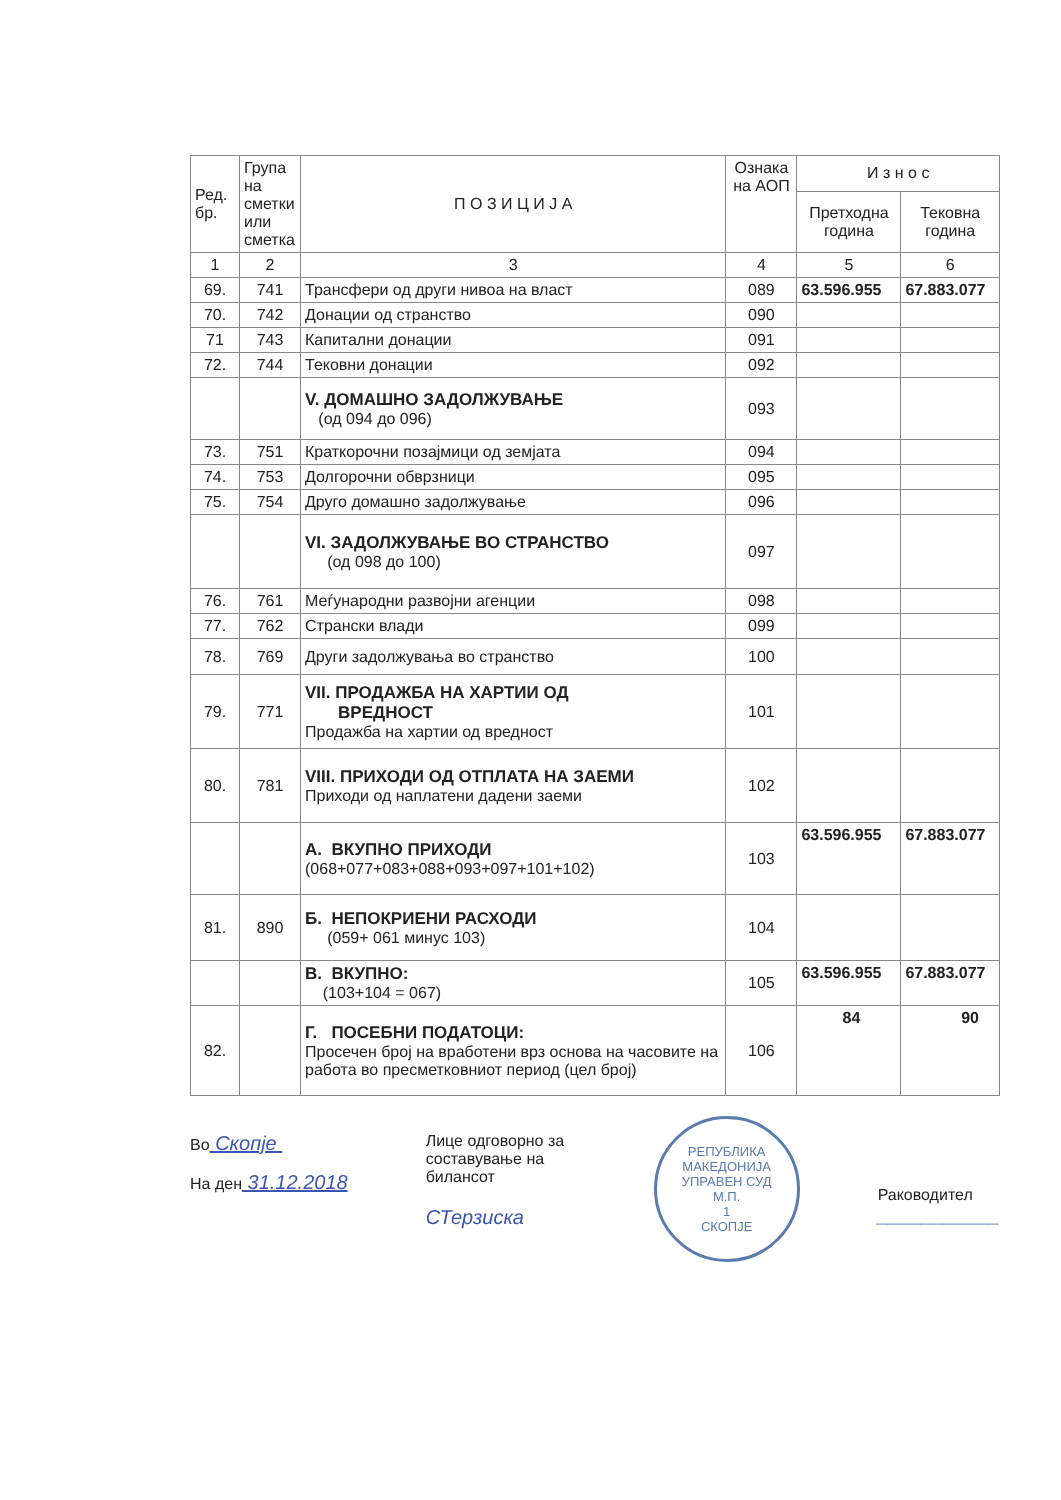| Ред. бр. | Група на сметки или сметка | П О З И Ц И Ј А | Ознака на АОП | И з н о с | |
| --- | --- | --- | --- | --- | --- |
| | | | | Претходна година | Тековна година |
| 1 | 2 | 3 | 4 | 5 | 6 |
| 69. | 741 | Трансфери од други нивоа на власт | 089 | 63.596.955 | 67.883.077 |
| 70. | 742 | Донации од странство | 090 | | |
| 71 | 743 | Капитални донации | 091 | | |
| 72. | 744 | Тековни донации | 092 | | |
| | | V. ДОМАШНО ЗАДОЛЖУВАЊЕ (од 094 до 096) | 093 | | |
| 73. | 751 | Краткорочни позајмици од земјата | 094 | | |
| 74. | 753 | Долгорочни обврзници | 095 | | |
| 75. | 754 | Друго домашно задолжување | 096 | | |
| | | VI. ЗАДОЛЖУВАЊЕ ВО СТРАНСТВО (од 098 до 100) | 097 | | |
| 76. | 761 | Меѓународни развојни агенции | 098 | | |
| 77. | 762 | Странски влади | 099 | | |
| 78. | 769 | Други задолжувања во странство | 100 | | |
| 79. | 771 | VII. ПРОДАЖБА НА ХАРТИИ ОД ВРЕДНОСТ Продажба на хартии од вредност | 101 | | |
| 80. | 781 | VIII. ПРИХОДИ ОД ОТПЛАТА НА ЗАЕМИ Приходи од наплатени дадени заеми | 102 | | |
| | | А. ВКУПНО ПРИХОДИ (068+077+083+088+093+097+101+102) | 103 | 63.596.955 | 67.883.077 |
| 81. | 890 | Б. НЕПОКРИЕНИ РАСХОДИ (059+ 061 минус 103) | 104 | | |
| | | В. ВКУПНО: (103+104 = 067) | 105 | 63.596.955 | 67.883.077 |
| 82. | | Г. ПОСЕБНИ ПОДАТОЦИ: Просечен број на вработени врз основа на часовите на работа во пресметковниот период (цел број) | 106 | 84 | 90 |
Во Скопје
На ден 31.12.2018
Лице одговорно за составување на билансот
СТерзиска
РЕПУБЛИКА МАКЕДОНИЈА
УПРАВЕН СУД
М.П.
1
СКОПЈЕ
Раководител
___________